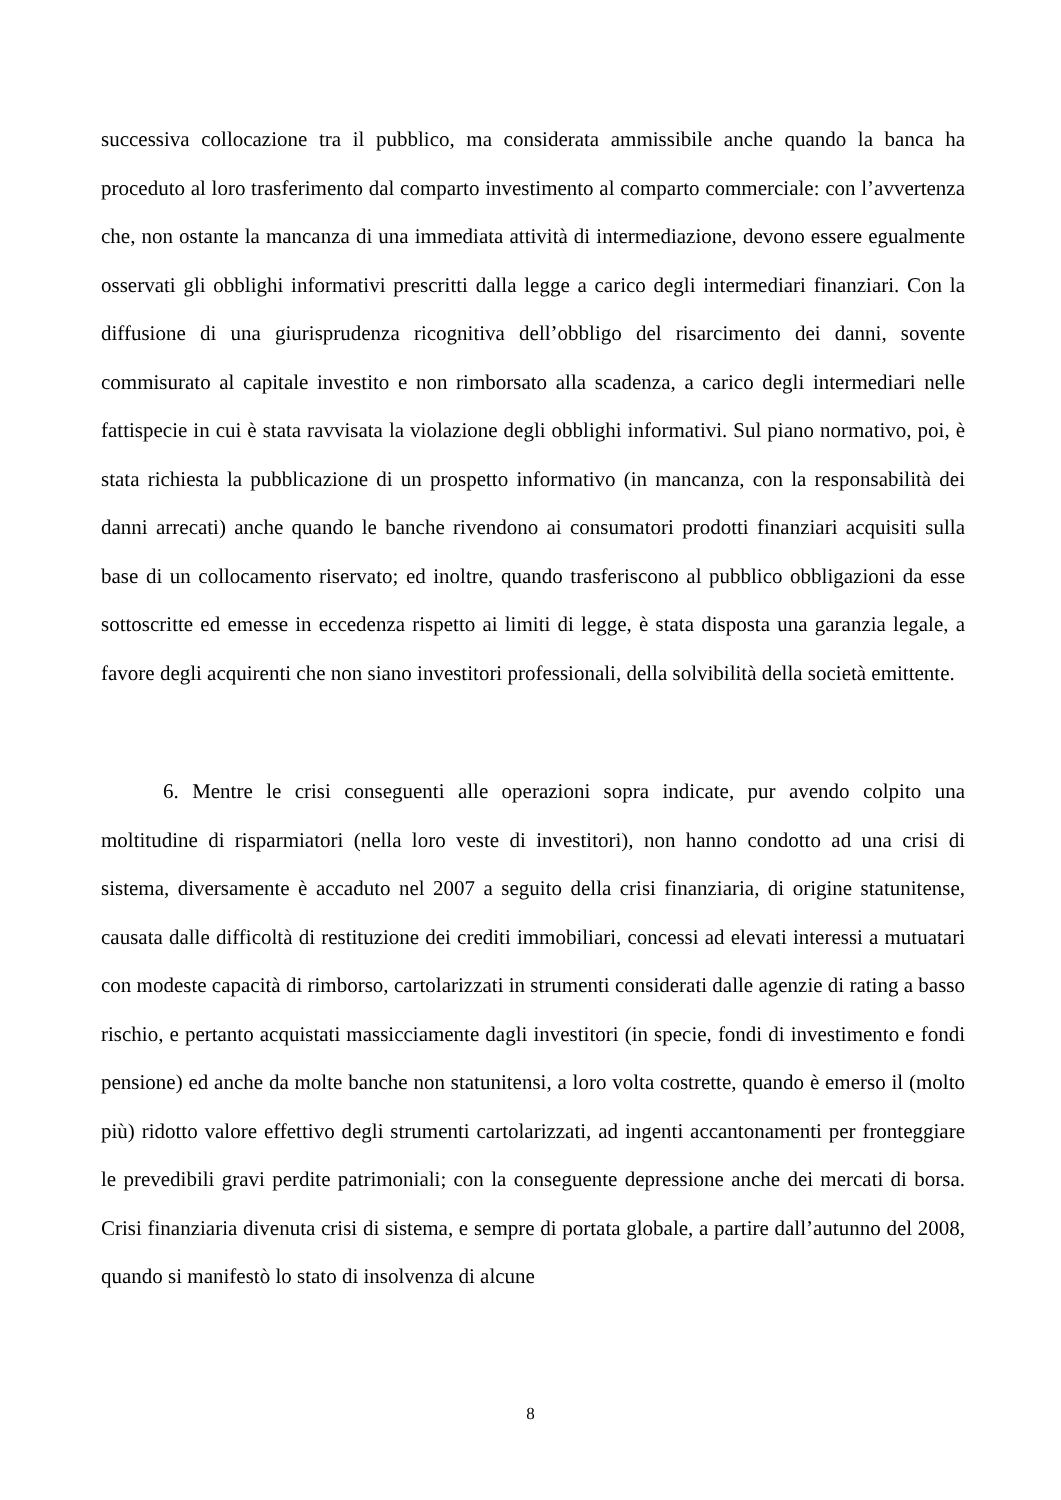successiva collocazione tra il pubblico, ma considerata ammissibile anche quando la banca ha proceduto al loro trasferimento dal comparto investimento al comparto commerciale: con l’avvertenza che, non ostante la mancanza di una immediata attività di intermediazione, devono essere egualmente osservati gli obblighi informativi prescritti dalla legge a carico degli intermediari finanziari. Con la diffusione di una giurisprudenza ricognitiva dell’obbligo del risarcimento dei danni, sovente commisurato al capitale investito e non rimborsato alla scadenza, a carico degli intermediari nelle fattispecie in cui è stata ravvisata la violazione degli obblighi informativi. Sul piano normativo, poi, è stata richiesta la pubblicazione di un prospetto informativo (in mancanza, con la responsabilità dei danni arrecati) anche quando le banche rivendono ai consumatori prodotti finanziari acquisiti sulla base di un collocamento riservato; ed inoltre, quando trasferiscono al pubblico obbligazioni da esse sottoscritte ed emesse in eccedenza rispetto ai limiti di legge, è stata disposta una garanzia legale, a favore degli acquirenti che non siano investitori professionali, della solvibilità della società emittente.
6. Mentre le crisi conseguenti alle operazioni sopra indicate, pur avendo colpito una moltitudine di risparmiatori (nella loro veste di investitori), non hanno condotto ad una crisi di sistema, diversamente è accaduto nel 2007 a seguito della crisi finanziaria, di origine statunitense, causata dalle difficoltà di restituzione dei crediti immobiliari, concessi ad elevati interessi a mutuatari con modeste capacità di rimborso, cartolarizzati in strumenti considerati dalle agenzie di rating a basso rischio, e pertanto acquistati massicciamente dagli investitori (in specie, fondi di investimento e fondi pensione) ed anche da molte banche non statunitensi, a loro volta costrette, quando è emerso il (molto più) ridotto valore effettivo degli strumenti cartolarizzati, ad ingenti accantonamenti per fronteggiare le prevedibili gravi perdite patrimoniali; con la conseguente depressione anche dei mercati di borsa. Crisi finanziaria divenuta crisi di sistema, e sempre di portata globale, a partire dall’autunno del 2008, quando si manifestò lo stato di insolvenza di alcune
8